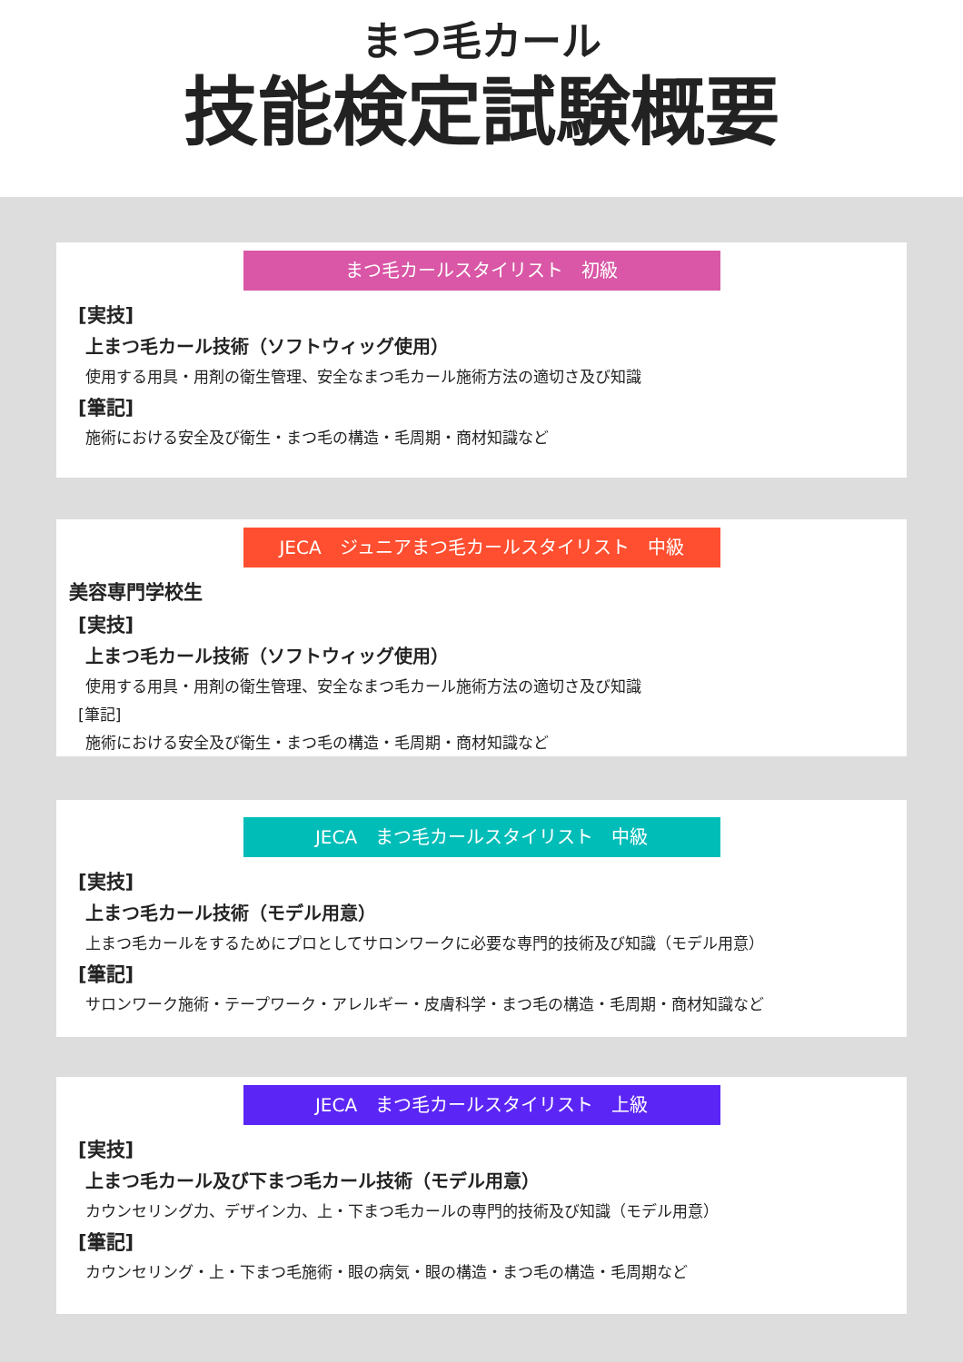まつ毛カール
技能検定試験概要
まつ毛カールスタイリスト　初級
[実技]
上まつ毛カール技術（ソフトウィッグ使用）
使用する用具・用剤の衛生管理、安全なまつ毛カール施術方法の適切さ及び知識
[筆記]
施術における安全及び衛生・まつ毛の構造・毛周期・商材知識など
JECA　ジュニアまつ毛カールスタイリスト　中級
美容専門学校生
[実技]
上まつ毛カール技術（ソフトウィッグ使用）
使用する用具・用剤の衛生管理、安全なまつ毛カール施術方法の適切さ及び知識
[筆記]
施術における安全及び衛生・まつ毛の構造・毛周期・商材知識など
JECA　まつ毛カールスタイリスト　中級
[実技]
上まつ毛カール技術（モデル用意）
上まつ毛カールをするためにプロとしてサロンワークに必要な専門的技術及び知識（モデル用意）
[筆記]
サロンワーク施術・テープワーク・アレルギー・皮膚科学・まつ毛の構造・毛周期・商材知識など
JECA　まつ毛カールスタイリスト　上級
[実技]
上まつ毛カール及び下まつ毛カール技術（モデル用意）
カウンセリング力、デザイン力、上・下まつ毛カールの専門的技術及び知識（モデル用意）
[筆記]
カウンセリング・上・下まつ毛施術・眼の病気・眼の構造・まつ毛の構造・毛周期など